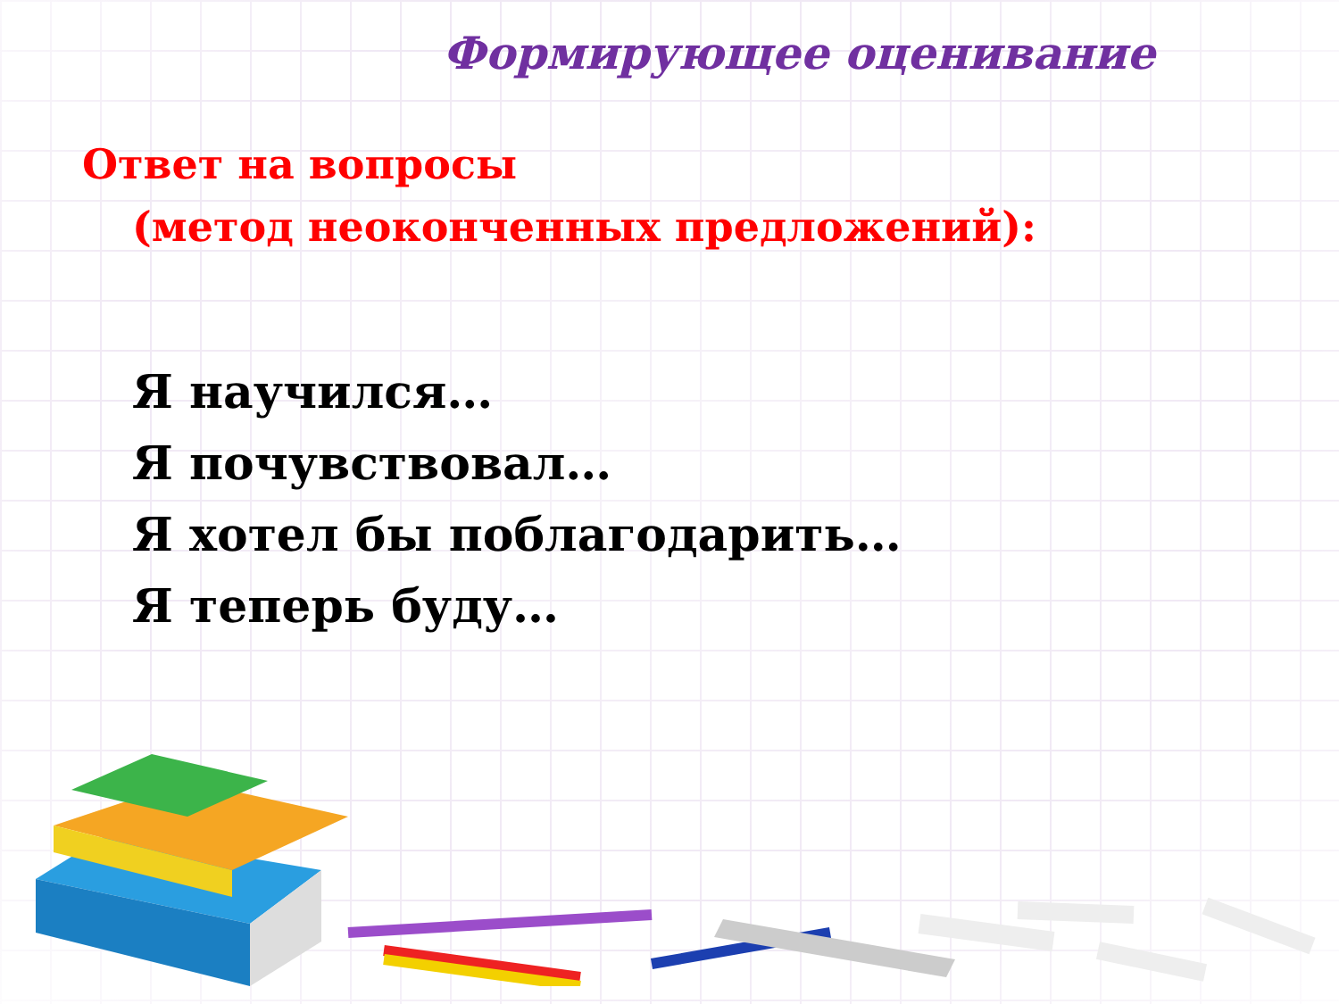Формирующее оценивание
Ответ на вопросы
(метод неоконченных предложений):
Я научился…
Я почувствовал…
Я хотел бы поблагодарить…
Я теперь буду…